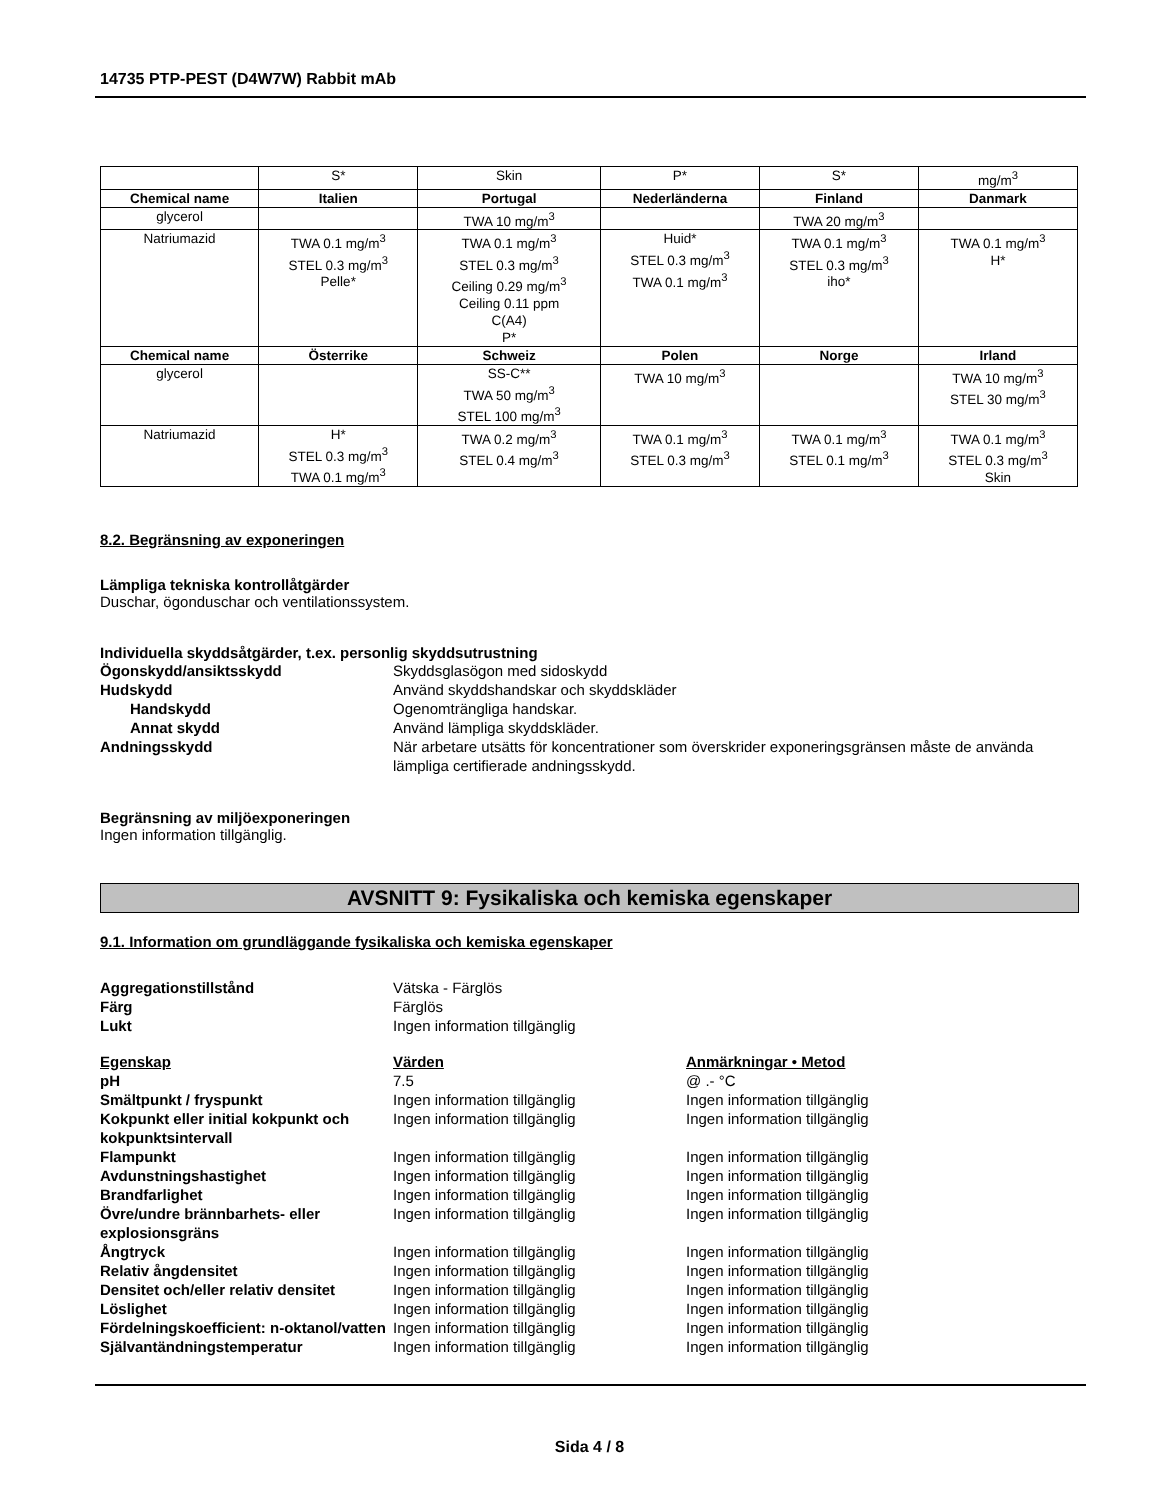14735 PTP-PEST (D4W7W) Rabbit mAb
| | S* | Skin | P* | S* | mg/m<sup>3</sup> |
| Chemical name | Italien | Portugal | Nederländerna | Finland | Danmark |
| glycerol | | TWA 10 mg/m<sup>3</sup> | | TWA 20 mg/m<sup>3</sup> | |
| Natriumazid | TWA 0.1 mg/m<sup>3</sup> STEL 0.3 mg/m<sup>3</sup> Pelle* | TWA 0.1 mg/m<sup>3</sup> STEL 0.3 mg/m<sup>3</sup> Ceiling 0.29 mg/m<sup>3</sup> Ceiling 0.11 ppm C(A4) P* | Huid* STEL 0.3 mg/m<sup>3</sup> TWA 0.1 mg/m<sup>3</sup> | TWA 0.1 mg/m<sup>3</sup> STEL 0.3 mg/m<sup>3</sup> iho* | TWA 0.1 mg/m<sup>3</sup> H* |
| Chemical name | Österrike | Schweiz | Polen | Norge | Irland |
| glycerol | | SS-C** TWA 50 mg/m<sup>3</sup> STEL 100 mg/m<sup>3</sup> | TWA 10 mg/m<sup>3</sup> | | TWA 10 mg/m<sup>3</sup> STEL 30 mg/m<sup>3</sup> |
| Natriumazid | H* STEL 0.3 mg/m<sup>3</sup> TWA 0.1 mg/m<sup>3</sup> | TWA 0.2 mg/m<sup>3</sup> STEL 0.4 mg/m<sup>3</sup> | TWA 0.1 mg/m<sup>3</sup> STEL 0.3 mg/m<sup>3</sup> | TWA 0.1 mg/m<sup>3</sup> STEL 0.1 mg/m<sup>3</sup> | TWA 0.1 mg/m<sup>3</sup> STEL 0.3 mg/m<sup>3</sup> Skin |
8.2. Begränsning av exponeringen
Lämpliga tekniska kontrollåtgärder
Duschar, ögonduschar och ventilationssystem.
Individuella skyddsåtgärder, t.ex. personlig skyddsutrustning
Ögonskydd/ansiktsskydd Skyddsglasögon med sidoskydd
Hudskydd Använd skyddshandskar och skyddskläder
Handskydd Ogenomträngliga handskar.
Annat skydd Använd lämpliga skyddskläder.
Andningsskydd När arbetare utsätts för koncentrationer som överskrider exponeringsgränsen måste de använda lämpliga certifierade andningsskydd.
Begränsning av miljöexponeringen
Ingen information tillgänglig.
AVSNITT 9: Fysikaliska och kemiska egenskaper
9.1. Information om grundläggande fysikaliska och kemiska egenskaper
Aggregationstillstånd Vätska - Färglös
Färg Färglös
Lukt Ingen information tillgänglig
Egenskap Värden Anmärkningar • Metod
pH 7.5 @ .- °C
Smältpunkt / fryspunkt Ingen information tillgänglig Ingen information tillgänglig
Kokpunkt eller initial kokpunkt och kokpunktsintervall
Ingen information tillgänglig Ingen information tillgänglig
Flampunkt Ingen information tillgänglig Ingen information tillgänglig
Avdunstningshastighet Ingen information tillgänglig Ingen information tillgänglig
Brandfarlighet Ingen information tillgänglig Ingen information tillgänglig
Övre/undre brännbarhets- eller explosionsgräns
Ingen information tillgänglig Ingen information tillgänglig
Ångtryck Ingen information tillgänglig Ingen information tillgänglig
Relativ ångdensitet Ingen information tillgänglig Ingen information tillgänglig
Densitet och/eller relativ densitet
Ingen information tillgänglig Ingen information tillgänglig
Löslighet Ingen information tillgänglig Ingen information tillgänglig
Fördelningskoefficient: n-oktanol/vatten
Ingen information tillgänglig Ingen information tillgänglig
Självantändningstemperatur Ingen information tillgänglig Ingen information tillgänglig
Sida 4 / 8